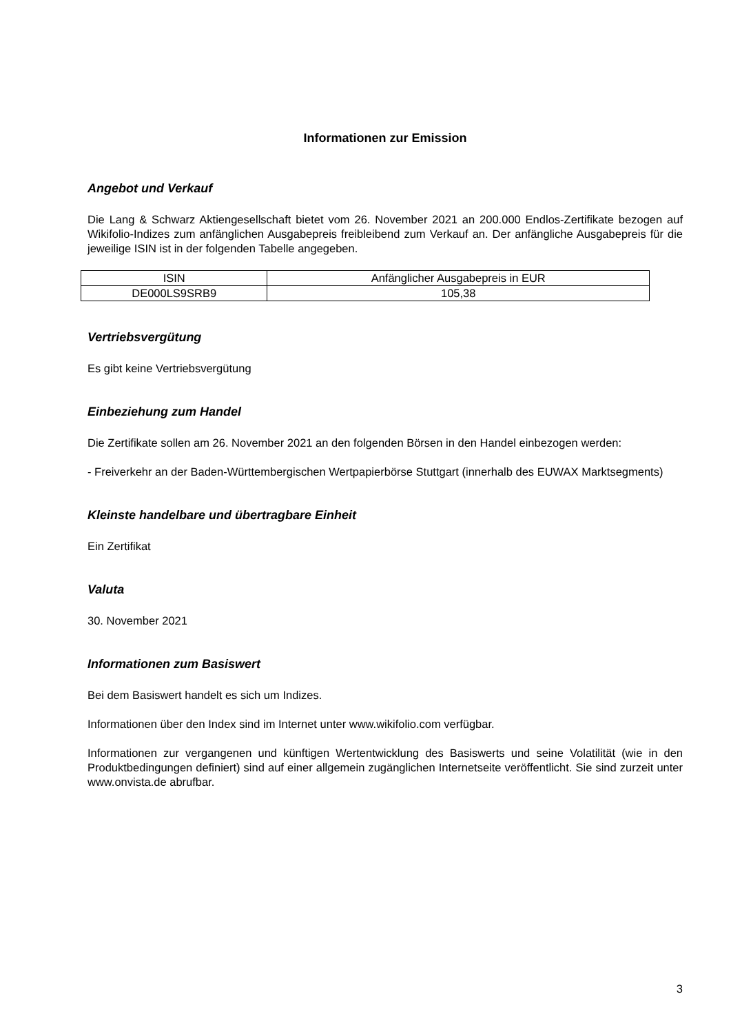Informationen zur Emission
Angebot und Verkauf
Die Lang & Schwarz Aktiengesellschaft bietet vom 26. November 2021 an 200.000 Endlos-Zertifikate bezogen auf Wikifolio-Indizes zum anfänglichen Ausgabepreis freibleibend zum Verkauf an. Der anfängliche Ausgabepreis für die jeweilige ISIN ist in der folgenden Tabelle angegeben.
| ISIN | Anfänglicher Ausgabepreis in EUR |
| DE000LS9SRB9 | 105,38 |
Vertriebsvergütung
Es gibt keine Vertriebsvergütung
Einbeziehung zum Handel
Die Zertifikate sollen am 26. November 2021 an den folgenden Börsen in den Handel einbezogen werden:
- Freiverkehr an der Baden-Württembergischen Wertpapierbörse Stuttgart (innerhalb des EUWAX Marktsegments)
Kleinste handelbare und übertragbare Einheit
Ein Zertifikat
Valuta
30. November 2021
Informationen zum Basiswert
Bei dem Basiswert handelt es sich um Indizes.
Informationen über den Index sind im Internet unter www.wikifolio.com verfügbar.
Informationen zur vergangenen und künftigen Wertentwicklung des Basiswerts und seine Volatilität (wie in den Produktbedingungen definiert) sind auf einer allgemein zugänglichen Internetseite veröffentlicht. Sie sind zurzeit unter www.onvista.de abrufbar.
3